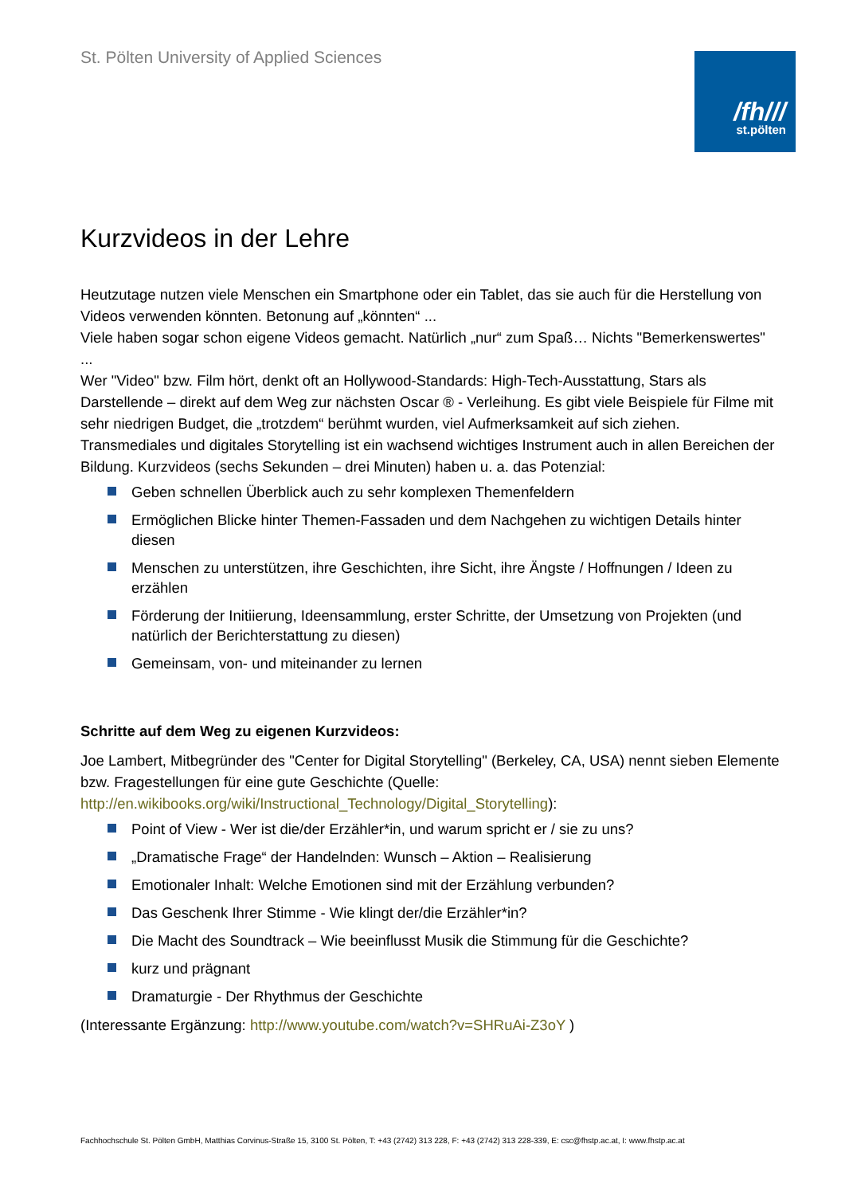St. Pölten University of Applied Sciences
/fh///
st.pölten
Kurzvideos in der Lehre
Heutzutage nutzen viele Menschen ein Smartphone oder ein Tablet, das sie auch für die Herstellung von Videos verwenden könnten. Betonung auf „könnten“ ...
Viele haben sogar schon eigene Videos gemacht. Natürlich „nur“ zum Spaß… Nichts "Bemerkenswertes" ...
Wer "Video" bzw. Film hört, denkt oft an Hollywood-Standards: High-Tech-Ausstattung, Stars als Darstellende – direkt auf dem Weg zur nächsten Oscar ® - Verleihung. Es gibt viele Beispiele für Filme mit sehr niedrigen Budget, die „trotzdem“ berühmt wurden, viel Aufmerksamkeit auf sich ziehen.
Transmediales und digitales Storytelling ist ein wachsend wichtiges Instrument auch in allen Bereichen der Bildung. Kurzvideos (sechs Sekunden – drei Minuten) haben u. a. das Potenzial:
Geben schnellen Überblick auch zu sehr komplexen Themenfeldern
Ermöglichen Blicke hinter Themen-Fassaden und dem Nachgehen zu wichtigen Details hinter diesen
Menschen zu unterstützen, ihre Geschichten, ihre Sicht, ihre Ängste / Hoffnungen / Ideen zu erzählen
Förderung der Initiierung, Ideensammlung, erster Schritte, der Umsetzung von Projekten (und natürlich der Berichterstattung zu diesen)
Gemeinsam, von- und miteinander zu lernen
Schritte auf dem Weg zu eigenen Kurzvideos:
Joe Lambert, Mitbegründer des "Center for Digital Storytelling" (Berkeley, CA, USA) nennt sieben Elemente bzw. Fragestellungen für eine gute Geschichte (Quelle: http://en.wikibooks.org/wiki/Instructional_Technology/Digital_Storytelling):
Point of View - Wer ist die/der Erzähler*in, und warum spricht er / sie zu uns?
„Dramatische Frage“ der Handelnden: Wunsch – Aktion – Realisierung
Emotionaler Inhalt: Welche Emotionen sind mit der Erzählung verbunden?
Das Geschenk Ihrer Stimme - Wie klingt der/die Erzähler*in?
Die Macht des Soundtrack – Wie beeinflusst Musik die Stimmung für die Geschichte?
kurz und prägnant
Dramaturgie - Der Rhythmus der Geschichte
(Interessante Ergänzung: http://www.youtube.com/watch?v=SHRuAi-Z3oY )
Fachhochschule St. Pölten GmbH, Matthias Corvinus-Straße 15, 3100 St. Pölten, T: +43 (2742) 313 228, F: +43 (2742) 313 228-339, E: csc@fhstp.ac.at, I: www.fhstp.ac.at